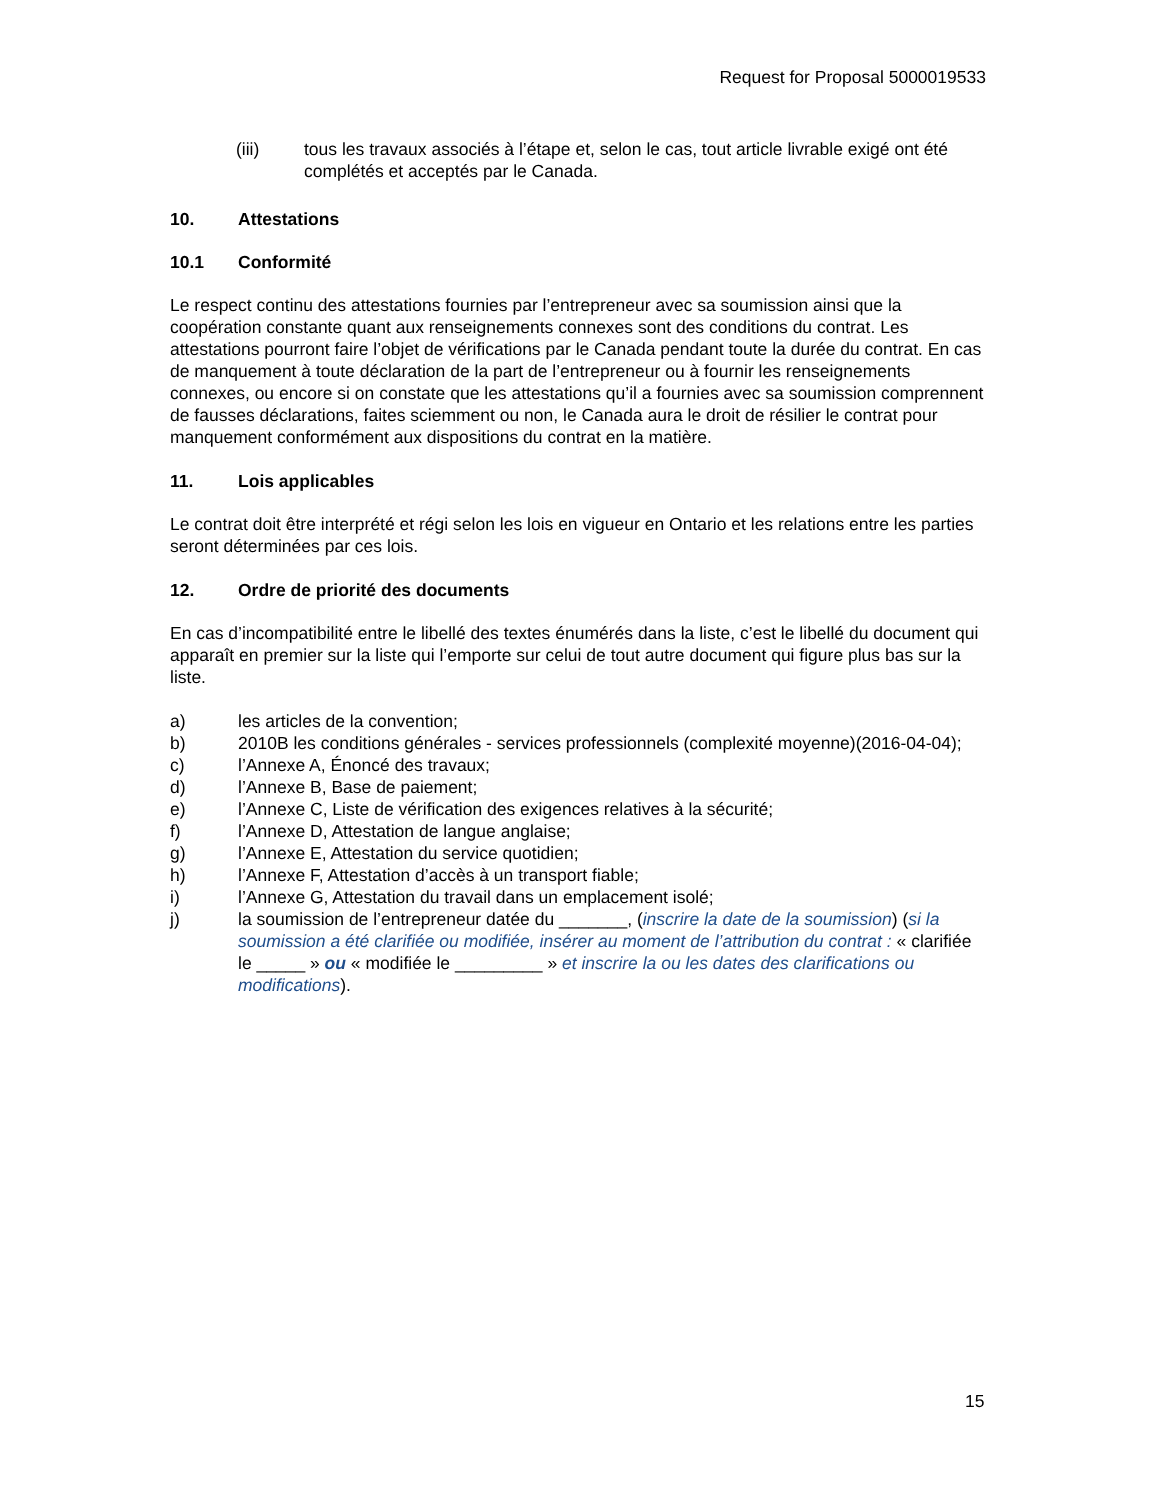Request for Proposal 5000019533
(iii) tous les travaux associés à l’étape et, selon le cas, tout article livrable exigé ont été complétés et acceptés par le Canada.
10. Attestations
10.1 Conformité
Le respect continu des attestations fournies par l’entrepreneur avec sa soumission ainsi que la coopération constante quant aux renseignements connexes sont des conditions du contrat. Les attestations pourront faire l’objet de vérifications par le Canada pendant toute la durée du contrat. En cas de manquement à toute déclaration de la part de l’entrepreneur ou à fournir les renseignements connexes, ou encore si on constate que les attestations qu’il a fournies avec sa soumission comprennent de fausses déclarations, faites sciemment ou non, le Canada aura le droit de résilier le contrat pour manquement conformément aux dispositions du contrat en la matière.
11. Lois applicables
Le contrat doit être interprété et régi selon les lois en vigueur en Ontario et les relations entre les parties seront déterminées par ces lois.
12. Ordre de priorité des documents
En cas d’incompatibilité entre le libellé des textes énumérés dans la liste, c’est le libellé du document qui apparaît en premier sur la liste qui l’emporte sur celui de tout autre document qui figure plus bas sur la liste.
a) les articles de la convention;
b) 2010B les conditions générales - services professionnels (complexité moyenne)(2016-04-04);
c) l’Annexe A, Énoncé des travaux;
d) l’Annexe B, Base de paiement;
e) l’Annexe C, Liste de vérification des exigences relatives à la sécurité;
f) l’Annexe D, Attestation de langue anglaise;
g) l’Annexe E, Attestation du service quotidien;
h) l’Annexe F, Attestation d’accès à un transport fiable;
i) l’Annexe G, Attestation du travail dans un emplacement isolé;
j) la soumission de l’entrepreneur datée du _______, (inscrire la date de la soumission) (si la soumission a été clarifiée ou modifiée, insérer au moment de l’attribution du contrat : « clarifiée le _____ » ou « modifiée le _________ » et inscrire la ou les dates des clarifications ou modifications).
15